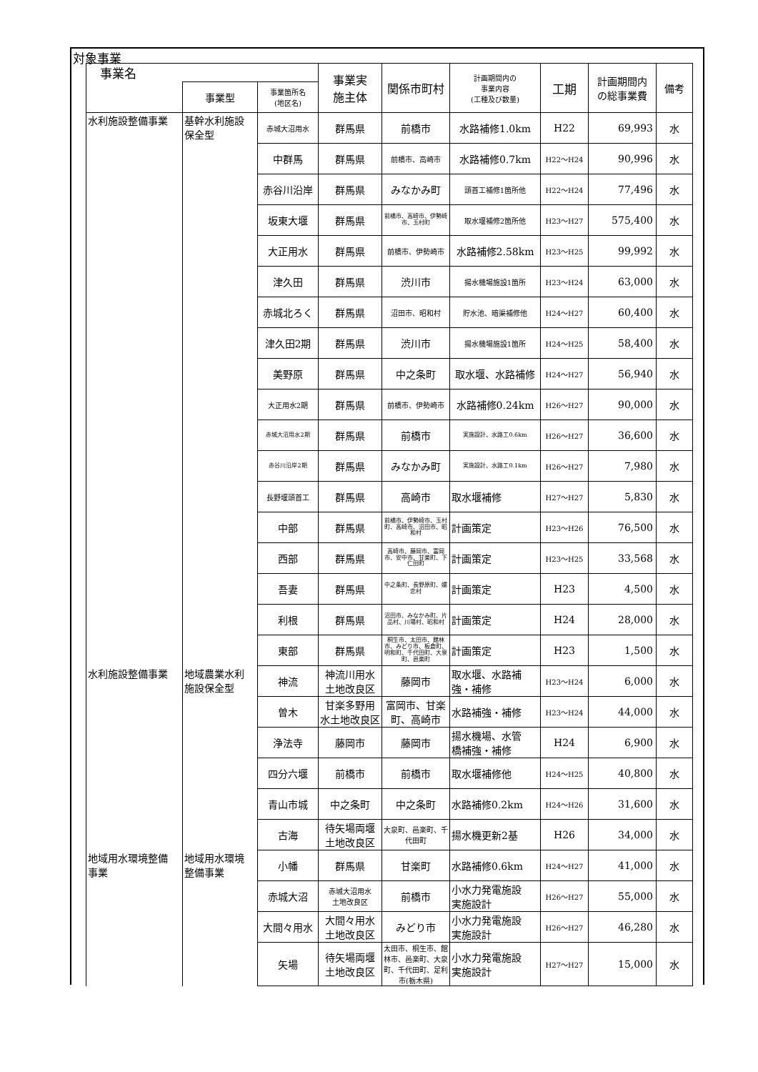対象事業
| 事業名 | | | 事業実 施主体 | 関係市町村 | 計画期間内の 事業内容 (工種及び数量) | 工期 | 計画期間内 の総事業費 | 備考 |
| --- | --- | --- | --- | --- | --- | --- | --- | --- |
| | 事業型 | 事業箇所名 (地区名) | | | | | | |
| 水利施設整備事業 | 基幹水利施設 保全型 | 赤城大沼用水 | 群馬県 | 前橋市 | 水路補修1.0km | H22 | 69,993 | 水 |
| | | 中群馬 | 群馬県 | 前橋市、高崎市 | 水路補修0.7km | H22～H24 | 90,996 | 水 |
| | | 赤谷川沿岸 | 群馬県 | みなかみ町 | 頭首工補修1箇所他 | H22～H24 | 77,496 | 水 |
| | | 坂東大堰 | 群馬県 | 前橋市、高崎市、伊勢崎市、玉村町 | 取水堰補修2箇所他 | H23～H27 | 575,400 | 水 |
| | | 大正用水 | 群馬県 | 前橋市、伊勢崎市 | 水路補修2.58km | H23～H25 | 99,992 | 水 |
| | | 津久田 | 群馬県 | 渋川市 | 揚水機場施設1箇所 | H23～H24 | 63,000 | 水 |
| | | 赤城北ろく | 群馬県 | 沼田市、昭和村 | 貯水池、暗渠補修他 | H24～H27 | 60,400 | 水 |
| | | 津久田2期 | 群馬県 | 渋川市 | 揚水機場施設1箇所 | H24～H25 | 58,400 | 水 |
| | | 美野原 | 群馬県 | 中之条町 | 取水堰、水路補修 | H24～H27 | 56,940 | 水 |
| | | 大正用水2期 | 群馬県 | 前橋市、伊勢崎市 | 水路補修0.24km | H26～H27 | 90,000 | 水 |
| | | 赤城大沼用水2期 | 群馬県 | 前橋市 | 実施設計、水路工0.6km | H26～H27 | 36,600 | 水 |
| | | 赤谷川沿岸2期 | 群馬県 | みなかみ町 | 実施設計、水路工0.1km | H26～H27 | 7,980 | 水 |
| | | 長野堰頭首工 | 群馬県 | 高崎市 | 取水堰補修 | H27～H27 | 5,830 | 水 |
| | | 中部 | 群馬県 | 前橋市、伊勢崎市、玉村町、高崎市、沼田市、昭和村 | 計画策定 | H23～H26 | 76,500 | 水 |
| | | 西部 | 群馬県 | 高崎市、藤岡市、富岡市、安中市、甘楽町、下仁田町 | 計画策定 | H23～H25 | 33,568 | 水 |
| | | 吾妻 | 群馬県 | 中之条町、長野原町、嬬恋村 | 計画策定 | H23 | 4,500 | 水 |
| | | 利根 | 群馬県 | 沼田市、みなかみ町、片品村、川場村、昭和村 | 計画策定 | H24 | 28,000 | 水 |
| | | 東部 | 群馬県 | 桐生市、太田市、館林市、みどり市、板倉町、明和町、千代田町、大泉町、邑楽町 | 計画策定 | H23 | 1,500 | 水 |
| 水利施設整備事業 | 地域農業水利 施設保全型 | 神流 | 神流川用水 土地改良区 | 藤岡市 | 取水堰、水路補 強・補修 | H23～H24 | 6,000 | 水 |
| | | 曽木 | 甘楽多野用 水土地改良区 | 富岡市、甘楽 町、高崎市 | 水路補強・補修 | H23～H24 | 44,000 | 水 |
| | | 浄法寺 | 藤岡市 | 藤岡市 | 揚水機場、水管 橋補強・補修 | H24 | 6,900 | 水 |
| | | 四分六堰 | 前橋市 | 前橋市 | 取水堰補修他 | H24～H25 | 40,800 | 水 |
| | | 青山市城 | 中之条町 | 中之条町 | 水路補修0.2km | H24～H26 | 31,600 | 水 |
| | | 古海 | 待矢場両堰 土地改良区 | 大泉町、邑楽町、千代田町 | 揚水機更新2基 | H26 | 34,000 | 水 |
| 地域用水環境整備 事業 | 地域用水環境 整備事業 | 小幡 | 群馬県 | 甘楽町 | 水路補修0.6km | H24～H27 | 41,000 | 水 |
| | | 赤城大沼 | 赤城大沼用水 土地改良区 | 前橋市 | 小水力発電施設 実施設計 | H26～H27 | 55,000 | 水 |
| | | 大間々用水 | 大間々用水 土地改良区 | みどり市 | 小水力発電施設 実施設計 | H26～H27 | 46,280 | 水 |
| | | 矢場 | 待矢場両堰 土地改良区 | 太田市、桐生市、館林市、邑楽町、大泉町、千代田町、足利市(栃木県) | 小水力発電施設 実施設計 | H27～H27 | 15,000 | 水 |